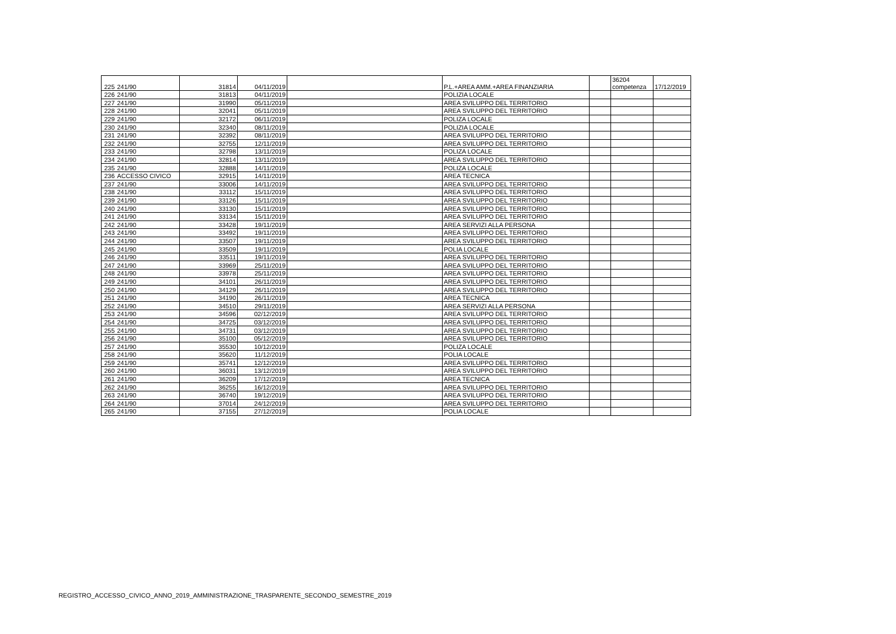| 225 | 241/90 | 31814 | 04/11/2019 | | P.L.+AREA AMM.+AREA FINANZIARIA | | 36204 competenza | 17/12/2019 |
| 226 | 241/90 | 31813 | 04/11/2019 | | POLIZIA LOCALE | | | |
| 227 | 241/90 | 31990 | 05/11/2019 | | AREA SVILUPPO DEL TERRITORIO | | | |
| 228 | 241/90 | 32041 | 05/11/2019 | | AREA SVILUPPO DEL TERRITORIO | | | |
| 229 | 241/90 | 32172 | 06/11/2019 | | POLIZA LOCALE | | | |
| 230 | 241/90 | 32340 | 08/11/2019 | | POLIZIA LOCALE | | | |
| 231 | 241/90 | 32392 | 08/11/2019 | | AREA SVILUPPO DEL TERRITORIO | | | |
| 232 | 241/90 | 32755 | 12/11/2019 | | AREA SVILUPPO DEL TERRITORIO | | | |
| 233 | 241/90 | 32798 | 13/11/2019 | | POLIZA LOCALE | | | |
| 234 | 241/90 | 32814 | 13/11/2019 | | AREA SVILUPPO DEL TERRITORIO | | | |
| 235 | 241/90 | 32888 | 14/11/2019 | | POLIZA LOCALE | | | |
| 236 | ACCESSO CIVICO | 32915 | 14/11/2019 | | AREA TECNICA | | | |
| 237 | 241/90 | 33006 | 14/11/2019 | | AREA SVILUPPO DEL TERRITORIO | | | |
| 238 | 241/90 | 33112 | 15/11/2019 | | AREA SVILUPPO DEL TERRITORIO | | | |
| 239 | 241/90 | 33126 | 15/11/2019 | | AREA SVILUPPO DEL TERRITORIO | | | |
| 240 | 241/90 | 33130 | 15/11/2019 | | AREA SVILUPPO DEL TERRITORIO | | | |
| 241 | 241/90 | 33134 | 15/11/2019 | | AREA SVILUPPO DEL TERRITORIO | | | |
| 242 | 241/90 | 33428 | 19/11/2019 | | AREA SERVIZI ALLA PERSONA | | | |
| 243 | 241/90 | 33492 | 19/11/2019 | | AREA SVILUPPO DEL TERRITORIO | | | |
| 244 | 241/90 | 33507 | 19/11/2019 | | AREA SVILUPPO DEL TERRITORIO | | | |
| 245 | 241/90 | 33509 | 19/11/2019 | | POLIA LOCALE | | | |
| 246 | 241/90 | 33511 | 19/11/2019 | | AREA SVILUPPO DEL TERRITORIO | | | |
| 247 | 241/90 | 33969 | 25/11/2019 | | AREA SVILUPPO DEL TERRITORIO | | | |
| 248 | 241/90 | 33978 | 25/11/2019 | | AREA SVILUPPO DEL TERRITORIO | | | |
| 249 | 241/90 | 34101 | 26/11/2019 | | AREA SVILUPPO DEL TERRITORIO | | | |
| 250 | 241/90 | 34129 | 26/11/2019 | | AREA SVILUPPO DEL TERRITORIO | | | |
| 251 | 241/90 | 34190 | 26/11/2019 | | AREA TECNICA | | | |
| 252 | 241/90 | 34510 | 29/11/2019 | | AREA SERVIZI ALLA PERSONA | | | |
| 253 | 241/90 | 34596 | 02/12/2019 | | AREA SVILUPPO DEL TERRITORIO | | | |
| 254 | 241/90 | 34725 | 03/12/2019 | | AREA SVILUPPO DEL TERRITORIO | | | |
| 255 | 241/90 | 34731 | 03/12/2019 | | AREA SVILUPPO DEL TERRITORIO | | | |
| 256 | 241/90 | 35100 | 05/12/2019 | | AREA SVILUPPO DEL TERRITORIO | | | |
| 257 | 241/90 | 35530 | 10/12/2019 | | POLIZA LOCALE | | | |
| 258 | 241/90 | 35620 | 11/12/2019 | | POLIA LOCALE | | | |
| 259 | 241/90 | 35741 | 12/12/2019 | | AREA SVILUPPO DEL TERRITORIO | | | |
| 260 | 241/90 | 36031 | 13/12/2019 | | AREA SVILUPPO DEL TERRITORIO | | | |
| 261 | 241/90 | 36209 | 17/12/2019 | | AREA TECNICA | | | |
| 262 | 241/90 | 36255 | 16/12/2019 | | AREA SVILUPPO DEL TERRITORIO | | | |
| 263 | 241/90 | 36740 | 19/12/2019 | | AREA SVILUPPO DEL TERRITORIO | | | |
| 264 | 241/90 | 37014 | 24/12/2019 | | AREA SVILUPPO DEL TERRITORIO | | | |
| 265 | 241/90 | 37155 | 27/12/2019 | | POLIA LOCALE | | | |
REGISTRO_ACCESSO_CIVICO_ANNO_2019_AMMINISTRAZIONE_TRASPARENTE_SECONDO_SEMESTRE_2019